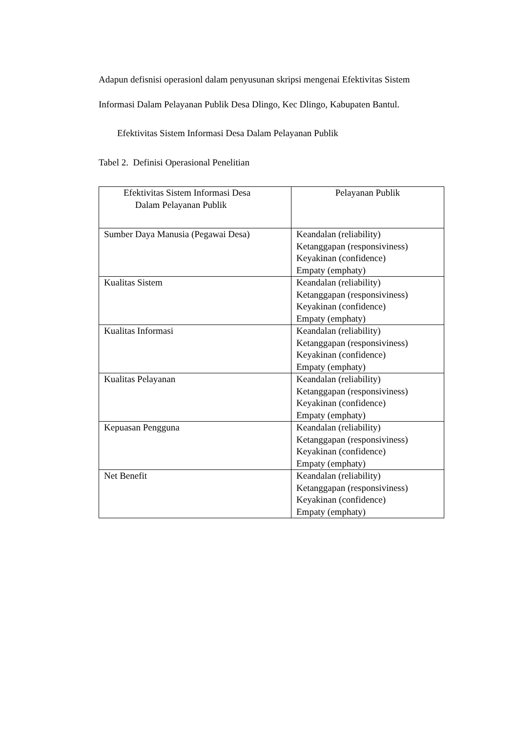Adapun defisnisi operasionl dalam penyusunan skripsi mengenai Efektivitas Sistem
Informasi Dalam Pelayanan Publik Desa Dlingo, Kec Dlingo, Kabupaten Bantul.
Efektivitas Sistem Informasi Desa Dalam Pelayanan Publik
Tabel 2. Definisi Operasional Penelitian
| Efektivitas Sistem Informasi Desa Dalam Pelayanan Publik | Pelayanan Publik |
| --- | --- |
| Sumber Daya Manusia (Pegawai Desa) | Keandalan (reliability) Ketanggapan (responsiviness) Keyakinan (confidence) Empaty (emphaty) |
| Kualitas Sistem | Keandalan (reliability) Ketanggapan (responsiviness) Keyakinan (confidence) Empaty (emphaty) |
| Kualitas Informasi | Keandalan (reliability) Ketanggapan (responsiviness) Keyakinan (confidence) Empaty (emphaty) |
| Kualitas Pelayanan | Keandalan (reliability) Ketanggapan (responsiviness) Keyakinan (confidence) Empaty (emphaty) |
| Kepuasan Pengguna | Keandalan (reliability) Ketanggapan (responsiviness) Keyakinan (confidence) Empaty (emphaty) |
| Net Benefit | Keandalan (reliability) Ketanggapan (responsiviness) Keyakinan (confidence) Empaty (emphaty) |